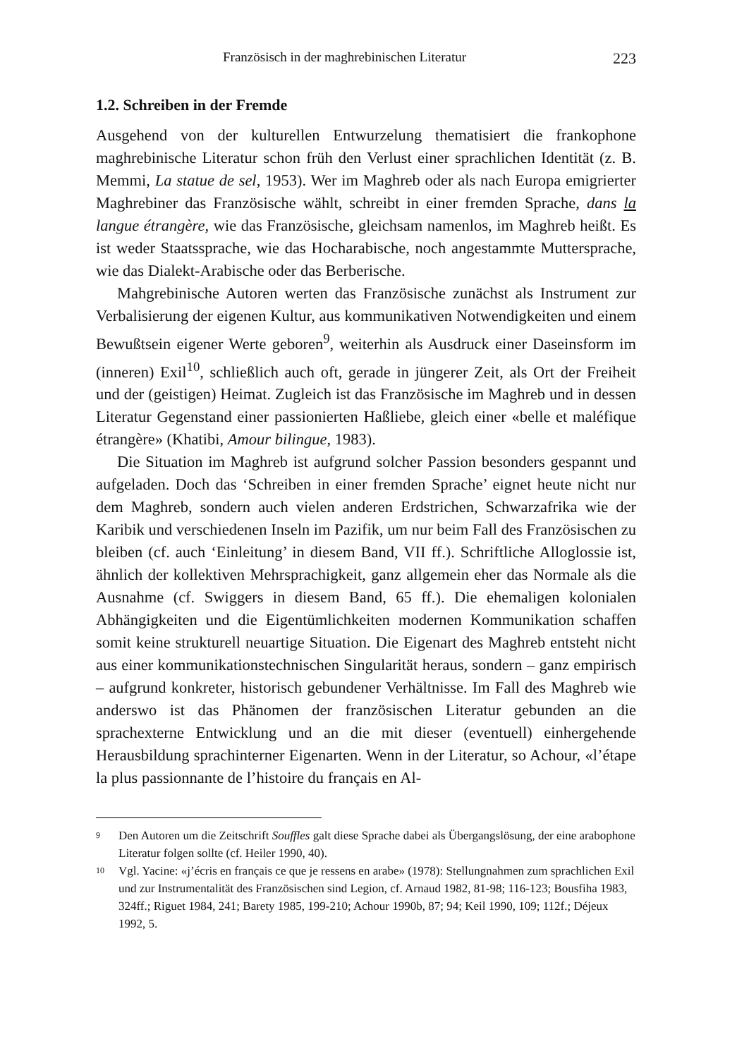Französisch in der maghrebinischen Literatur 223
1.2. Schreiben in der Fremde
Ausgehend von der kulturellen Entwurzelung thematisiert die frankophone maghrebinische Literatur schon früh den Verlust einer sprachlichen Identität (z. B. Memmi, La statue de sel, 1953). Wer im Maghreb oder als nach Europa emigrierter Maghrebiner das Französische wählt, schreibt in einer fremden Sprache, dans la langue étrangère, wie das Französische, gleichsam namenlos, im Maghreb heißt. Es ist weder Staatssprache, wie das Hocharabische, noch angestammte Muttersprache, wie das Dialekt-Arabische oder das Berberische.
Mahgrebinische Autoren werten das Französische zunächst als Instrument zur Verbalisierung der eigenen Kultur, aus kommunikativen Notwendigkeiten und einem Bewußtsein eigener Werte geboren<sup>9</sup>, weiterhin als Ausdruck einer Daseinsform im (inneren) Exil<sup>10</sup>, schließlich auch oft, gerade in jüngerer Zeit, als Ort der Freiheit und der (geistigen) Heimat. Zugleich ist das Französische im Maghreb und in dessen Literatur Gegenstand einer passionierten Haßliebe, gleich einer «belle et maléfique étrangère» (Khatibi, Amour bilingue, 1983).
Die Situation im Maghreb ist aufgrund solcher Passion besonders gespannt und aufgeladen. Doch das ‘Schreiben in einer fremden Sprache’ eignet heute nicht nur dem Maghreb, sondern auch vielen anderen Erdstrichen, Schwarzafrika wie der Karibik und verschiedenen Inseln im Pazifik, um nur beim Fall des Französischen zu bleiben (cf. auch ‘Einleitung’ in diesem Band, VII ff.). Schriftliche Alloglossie ist, ähnlich der kollektiven Mehrsprachigkeit, ganz allgemein eher das Normale als die Ausnahme (cf. Swiggers in diesem Band, 65 ff.). Die ehemaligen kolonialen Abhängigkeiten und die Eigentümlichkeiten modernen Kommunikation schaffen somit keine strukturell neuartige Situation. Die Eigenart des Maghreb entsteht nicht aus einer kommunikationstechnischen Singularität heraus, sondern – ganz empirisch – aufgrund konkreter, historisch gebundener Verhältnisse. Im Fall des Maghreb wie anderswo ist das Phänomen der französischen Literatur gebunden an die sprachexterne Entwicklung und an die mit dieser (eventuell) einhergehende Herausbildung sprachinterner Eigenarten. Wenn in der Literatur, so Achour, «l’étape la plus passionnante de l’histoire du français en Al-
<sup>9</sup> Den Autoren um die Zeitschrift Souffles galt diese Sprache dabei als Übergangslösung, der eine arabophone Literatur folgen sollte (cf. Heiler 1990, 40).
<sup>10</sup> Vgl. Yacine: «j’écris en français ce que je ressens en arabe» (1978): Stellungnahmen zum sprachlichen Exil und zur Instrumentalität des Französischen sind Legion, cf. Arnaud 1982, 81-98; 116-123; Bousfiha 1983, 324ff.; Riguet 1984, 241; Barety 1985, 199-210; Achour 1990b, 87; 94; Keil 1990, 109; 112f.; Déjeux 1992, 5.